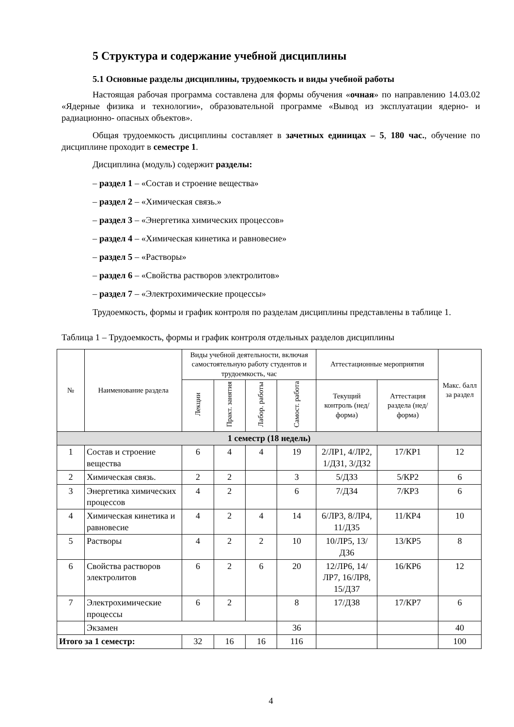5 Структура и содержание учебной дисциплины
5.1 Основные разделы дисциплины, трудоемкость и виды учебной работы
Настоящая рабочая программа составлена для формы обучения «очная» по направлению 14.03.02 «Ядерные физика и технологии», образовательной программе «Вывод из эксплуатации ядерно- и радиационно- опасных объектов».
Общая трудоемкость дисциплины составляет в зачетных единицах – 5, 180 час., обучение по дисциплине проходит в семестре 1.
Дисциплина (модуль) содержит разделы:
– раздел 1 – «Состав и строение вещества»
– раздел 2 – «Химическая связь.»
– раздел 3 – «Энергетика химических процессов»
– раздел 4 – «Химическая кинетика и равновесие»
– раздел 5 – «Растворы»
– раздел 6 – «Свойства растворов электролитов»
– раздел 7 – «Электрохимические процессы»
Трудоемкость, формы и график контроля по разделам дисциплины представлены в таблице 1.
Таблица 1 – Трудоемкость, формы и график контроля отдельных разделов дисциплины
| № | Наименование раздела | Виды учебной деятельности, включая самостоятельную работу студентов и трудоемкость, час | | | | Аттестационные мероприятия | | Макс. балл за раздел |
| --- | --- | --- | --- | --- | --- | --- | --- | --- |
| | | Лекции | Практ. занятия | Лабор. работы | Самост. работа | Текущий контроль (нед/форма) | Аттестация раздела (нед/ форма) | |
| 1 семестр (18 недель) | | | | | | | | |
| 1 | Состав и строение вещества | 6 | 4 | 4 | 19 | 2/ЛР1, 4/ЛР2, 1/ДЗ1, 3/ДЗ2 | 17/КР1 | 12 |
| 2 | Химическая связь. | 2 | 2 | | 3 | 5/ДЗ3 | 5/КР2 | 6 |
| 3 | Энергетика химических процессов | 4 | 2 | | 6 | 7/ДЗ4 | 7/КР3 | 6 |
| 4 | Химическая кинетика и равновесие | 4 | 2 | 4 | 14 | 6/ЛР3, 8/ЛР4, 11/ДЗ5 | 11/КР4 | 10 |
| 5 | Растворы | 4 | 2 | 2 | 10 | 10/ЛР5, 13/ДЗ6 | 13/КР5 | 8 |
| 6 | Свойства растворов электролитов | 6 | 2 | 6 | 20 | 12/ЛР6, 14/ЛР7, 16/ЛР8, 15/ДЗ7 | 16/КР6 | 12 |
| 7 | Электрохимические процессы | 6 | 2 | | 8 | 17/ДЗ8 | 17/КР7 | 6 |
| | Экзамен | | | | 36 | | | 40 |
| Итого за 1 семестр: | | 32 | 16 | 16 | 116 | | | 100 |
4